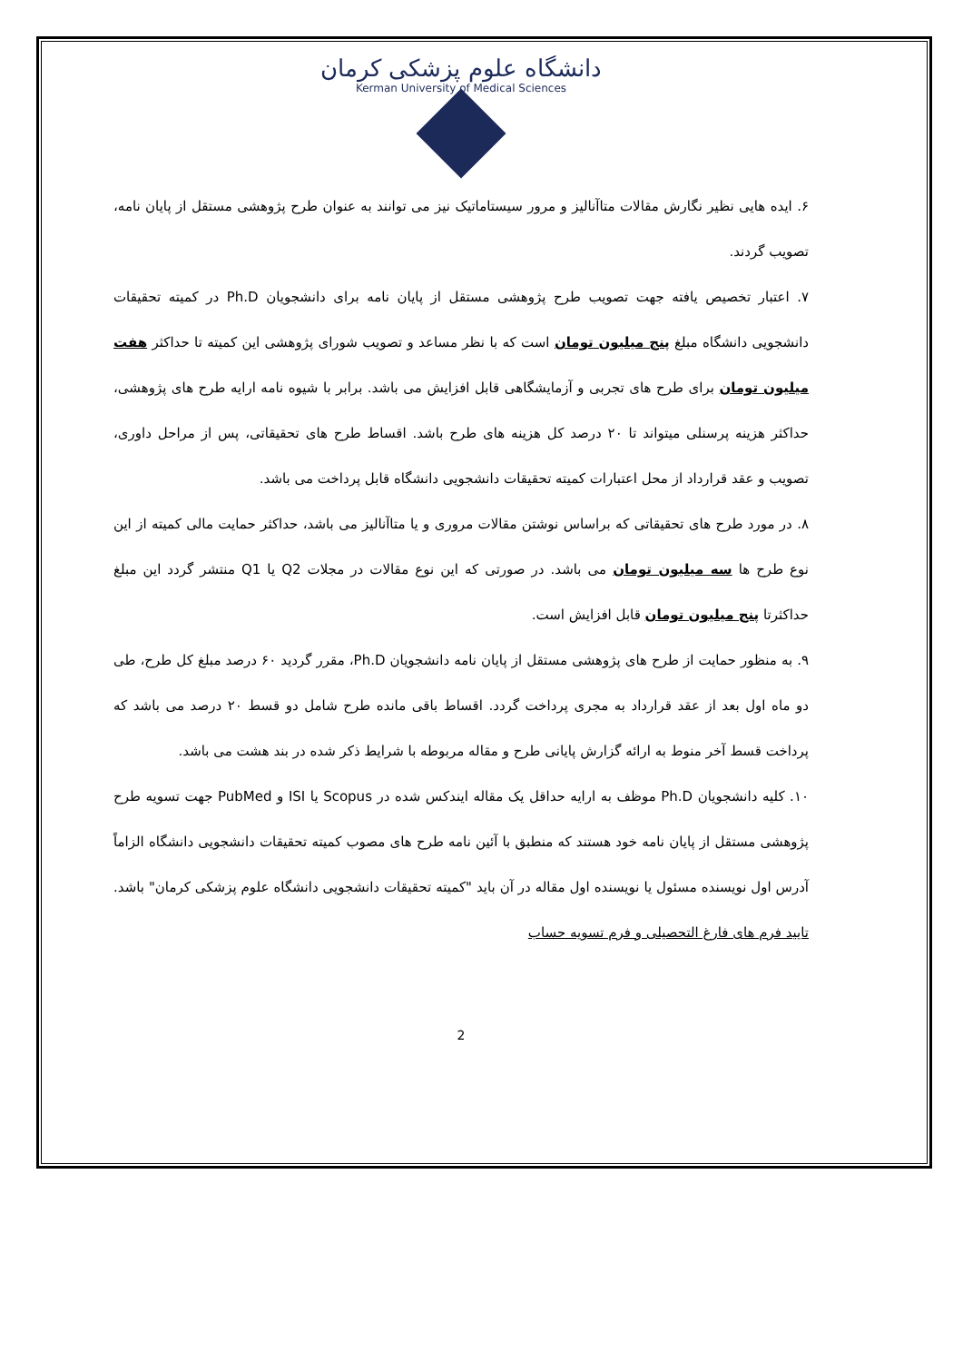دانشگاه علوم پزشکی کرمان
Kerman University of Medical Sciences
۶. ایده هایی نظیر نگارش مقالات متاآنالیز و مرور سیستاماتیک نیز می توانند به عنوان طرح پژوهشی مستقل از پایان نامه، تصویب گردند.
۷. اعتبار تخصیص یافته جهت تصویب طرح پژوهشی مستقل از پایان نامه برای دانشجویان Ph.D در کمیته تحقیقات دانشجویی دانشگاه مبلغ پنج میلیون تومان است که با نظر مساعد و تصویب شورای پژوهشی این کمیته تا حداکثر هفت میلیون تومان برای طرح های تجربی و آزمایشگاهی قابل افزایش می باشد. برابر با شیوه نامه ارایه طرح های پژوهشی، حداکثر هزینه پرسنلی میتواند تا ۲۰ درصد کل هزینه های طرح باشد. اقساط طرح های تحقیقاتی، پس از مراحل داوری، تصویب و عقد قرارداد از محل اعتبارات کمیته تحقیقات دانشجویی دانشگاه قابل پرداخت می باشد.
۸. در مورد طرح های تحقیقاتی که براساس نوشتن مقالات مروری و یا متاآنالیز می باشد، حداکثر حمایت مالی کمیته از این نوع طرح ها سه میلیون تومان می باشد. در صورتی که این نوع مقالات در مجلات Q2 یا Q1 منتشر گردد این مبلغ حداکثرتا پنج میلیون تومان قابل افزایش است.
۹. به منظور حمایت از طرح های پژوهشی مستقل از پایان نامه دانشجویان Ph.D، مقرر گردید ۶۰ درصد مبلغ کل طرح، طی دو ماه اول بعد از عقد قرارداد به مجری پرداخت گردد. اقساط باقی مانده طرح شامل دو قسط ۲۰ درصد می باشد که پرداخت قسط آخر منوط به ارائه گزارش پایانی طرح و مقاله مربوطه با شرایط ذکر شده در بند هشت می باشد.
۱۰. کلیه دانشجویان Ph.D موظف به ارایه حداقل یک مقاله ایندکس شده در Scopus یا ISI و PubMed جهت تسویه طرح پژوهشی مستقل از پایان نامه خود هستند که منطبق با آئین نامه طرح های مصوب کمیته تحقیقات دانشجویی دانشگاه الزاماً آدرس اول نویسنده مسئول یا نویسنده اول مقاله در آن باید "کمیته تحقیقات دانشجویی دانشگاه علوم پزشکی کرمان" باشد. تایید فرم های فارغ التحصیلی و فرم تسویه حساب
2